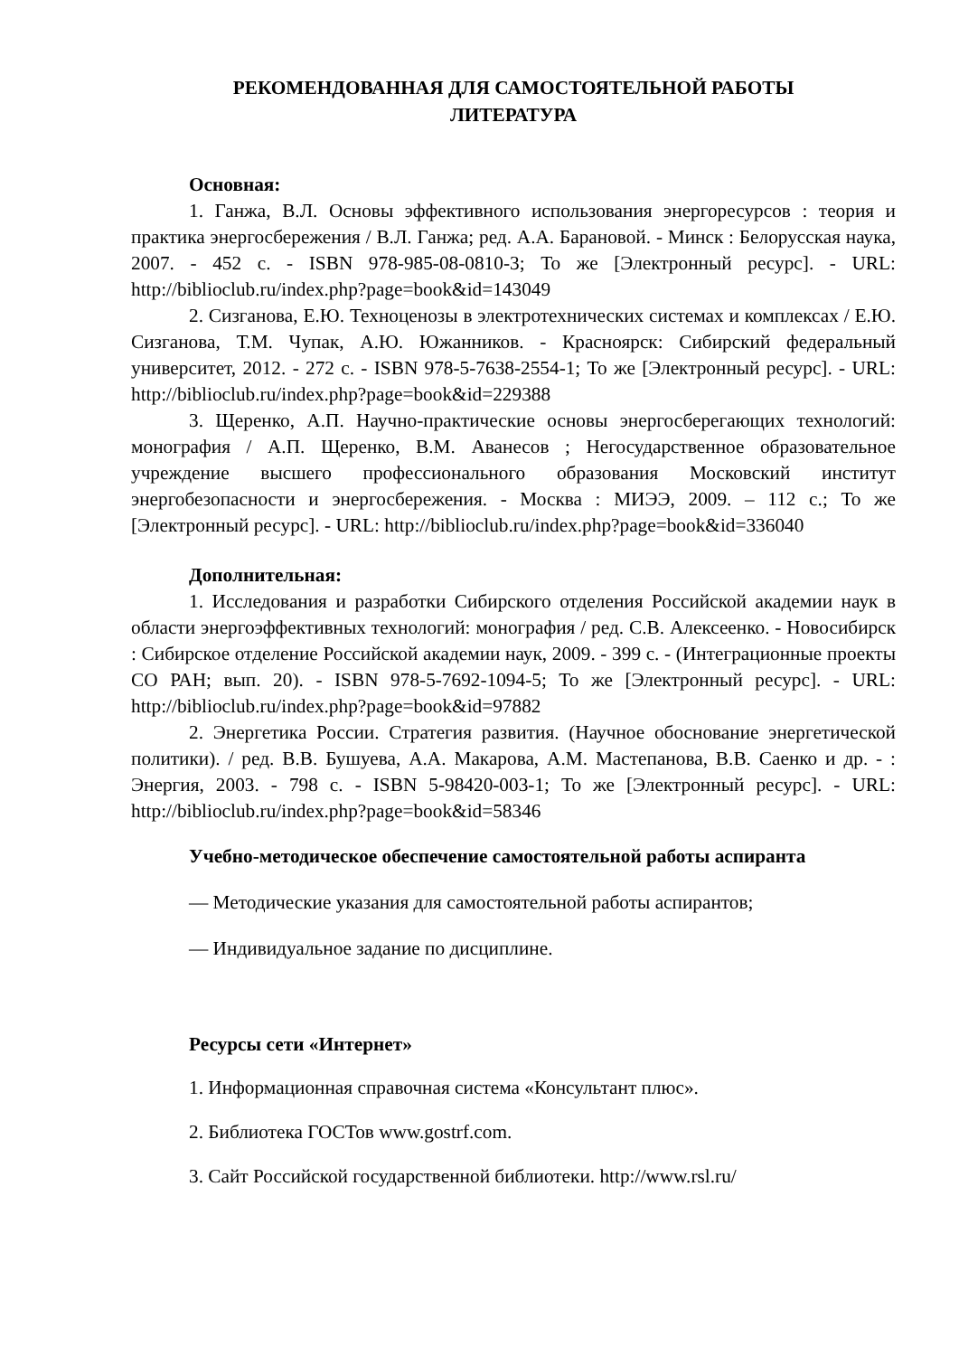РЕКОМЕНДОВАННАЯ ДЛЯ САМОСТОЯТЕЛЬНОЙ РАБОТЫ
ЛИТЕРАТУРА
Основная:
1. Ганжа, В.Л. Основы эффективного использования энергоресурсов : теория и практика энергосбережения / В.Л. Ганжа; ред. А.А. Барановой. - Минск : Белорусская наука, 2007. - 452 с. - ISBN 978-985-08-0810-3; То же [Электронный ресурс]. - URL: http://biblioclub.ru/index.php?page=book&id=143049
2. Сизганова, Е.Ю. Техноценозы в электротехнических системах и комплексах / Е.Ю. Сизганова, Т.М. Чупак, А.Ю. Южанников. - Красноярск: Сибирский федеральный университет, 2012. - 272 с. - ISBN 978-5-7638-2554-1; То же [Электронный ресурс]. - URL: http://biblioclub.ru/index.php?page=book&id=229388
3. Щеренко, А.П. Научно-практические основы энергосберегающих технологий: монография / А.П. Щеренко, В.М. Аванесов ; Негосударственное образовательное учреждение высшего профессионального образования Московский институт энергобезопасности и энергосбережения. - Москва : МИЭЭ, 2009. – 112 с.; То же [Электронный ресурс]. - URL: http://biblioclub.ru/index.php?page=book&id=336040
Дополнительная:
1. Исследования и разработки Сибирского отделения Российской академии наук в области энергоэффективных технологий: монография / ред. С.В. Алексеенко. - Новосибирск : Сибирское отделение Российской академии наук, 2009. - 399 с. - (Интеграционные проекты СО РАН; вып. 20). - ISBN 978-5-7692-1094-5; То же [Электронный ресурс]. - URL: http://biblioclub.ru/index.php?page=book&id=97882
2. Энергетика России. Стратегия развития. (Научное обоснование энергетической политики). / ред. В.В. Бушуева, А.А. Макарова, А.М. Мастепанова, В.В. Саенко и др. - : Энергия, 2003. - 798 с. - ISBN 5-98420-003-1; То же [Электронный ресурс]. - URL: http://biblioclub.ru/index.php?page=book&id=58346
Учебно-методическое обеспечение самостоятельной работы аспиранта
— Методические указания для самостоятельной работы аспирантов;
— Индивидуальное задание по дисциплине.
Ресурсы сети «Интернет»
1. Информационная справочная система «Консультант плюс».
2. Библиотека ГОСТов www.gostrf.com.
3. Сайт Российской государственной библиотеки. http://www.rsl.ru/